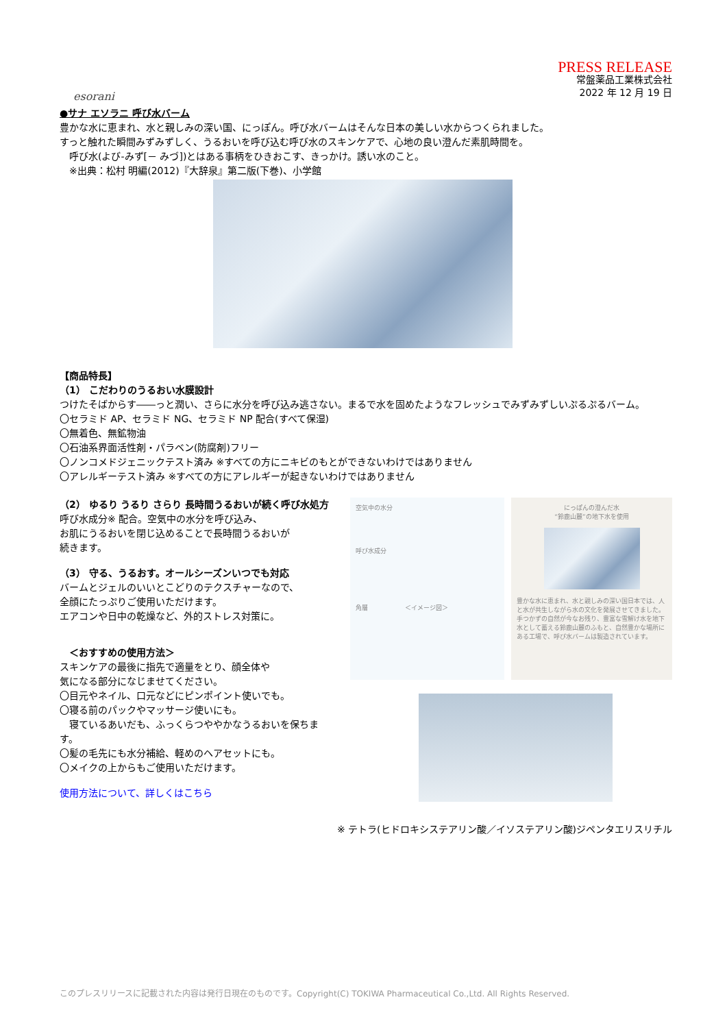esorani
PRESS RELEASE
常盤薬品工業株式会社
2022 年 12 月 19 日
●サナ エソラニ 呼び水バーム
豊かな水に恵まれ、水と親しみの深い国、にっぽん。呼び水バームはそんな日本の美しい水からつくられました。
すっと触れた瞬間みずみずしく、うるおいを呼び込む呼び水のスキンケアで、心地の良い澄んだ素肌時間を。
　呼び水(よび-みず[－ みづ])とはある事柄をひきおこす、きっかけ。誘い水のこと。
　※出典：松村 明編(2012)『大辞泉』第二版(下巻)、小学館
【商品特長】
（1） こだわりのうるおい水膜設計
つけたそばからす――っと潤い、さらに水分を呼び込み逃さない。まるで水を固めたようなフレッシュでみずみずしいぷるぷるバーム。
〇セラミド AP、セラミド NG、セラミド NP 配合(すべて保湿)
〇無着色、無鉱物油
〇石油系界面活性剤・パラベン(防腐剤)フリー
〇ノンコメドジェニックテスト済み ※すべての方にニキビのもとができないわけではありません
〇アレルギーテスト済み ※すべての方にアレルギーが起きないわけではありません
（2） ゆるり うるり さらり 長時間うるおいが続く呼び水処方
呼び水成分※ 配合。空気中の水分を呼び込み、
お肌にうるおいを閉じ込めることで長時間うるおいが
続きます。
（3） 守る、うるおす。オールシーズンいつでも対応
バームとジェルのいいとこどりのテクスチャーなので、
全顔にたっぷりご使用いただけます。
エアコンや日中の乾燥など、外的ストレス対策に。
　＜おすすめの使用方法＞
スキンケアの最後に指先で適量をとり、顔全体や
気になる部分になじませてください。
〇目元やネイル、口元などにピンポイント使いでも。
〇寝る前のパックやマッサージ使いにも。
　寝ているあいだも、ふっくらつややかなうるおいを保ちます。
〇髪の毛先にも水分補給、軽めのヘアセットにも。
〇メイクの上からもご使用いただけます。
使用方法について、詳しくはこちら
空気中の水分
呼び水成分
角層　　　　　　＜イメージ図＞
にっぽんの澄んだ水
“鈴鹿山麓”の地下水を使用
豊かな水に恵まれ、水と親しみの深い国日本では、人と水が共生しながら水の文化を発展させてきました。手つかずの自然が今なお残り、豊富な雪解け水を地下水として蓄える鈴鹿山麓のふもと、自然豊かな場所にある工場で、呼び水バームは製造されています。
※ テトラ(ヒドロキシステアリン酸／イソステアリン酸)ジペンタエリスリチル
このプレスリリースに記載された内容は発行日現在のものです。Copyright(C) TOKIWA Pharmaceutical Co.,Ltd. All Rights Reserved.